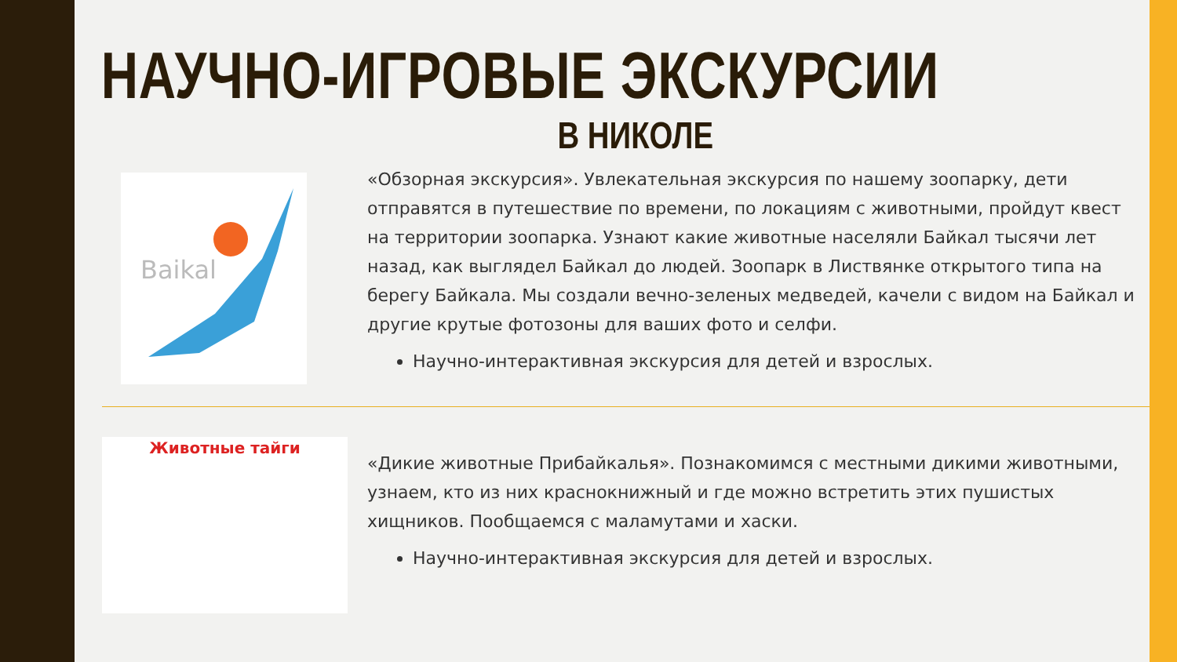НАУЧНО-ИГРОВЫЕ ЭКСКУРСИИ
В НИКОЛЕ
Baikal
«Обзорная экскурсия». Увлекательная экскурсия по нашему зоопарку, дети отправятся в путешествие по времени, по локациям с животными, пройдут квест на территории зоопарка. Узнают какие животные населяли Байкал тысячи лет назад, как выглядел Байкал до людей. Зоопарк в Листвянке открытого типа на берегу Байкала. Мы создали вечно-зеленых медведей, качели с видом на Байкал и другие крутые фотозоны для ваших фото и селфи.
Научно-интерактивная экскурсия для детей и взрослых.
Животные тайги
«Дикие животные Прибайкалья». Познакомимся с местными дикими животными, узнаем, кто из них краснокнижный и где можно встретить этих пушистых хищников. Пообщаемся с маламутами и хаски.
Научно-интерактивная экскурсия для детей и взрослых.